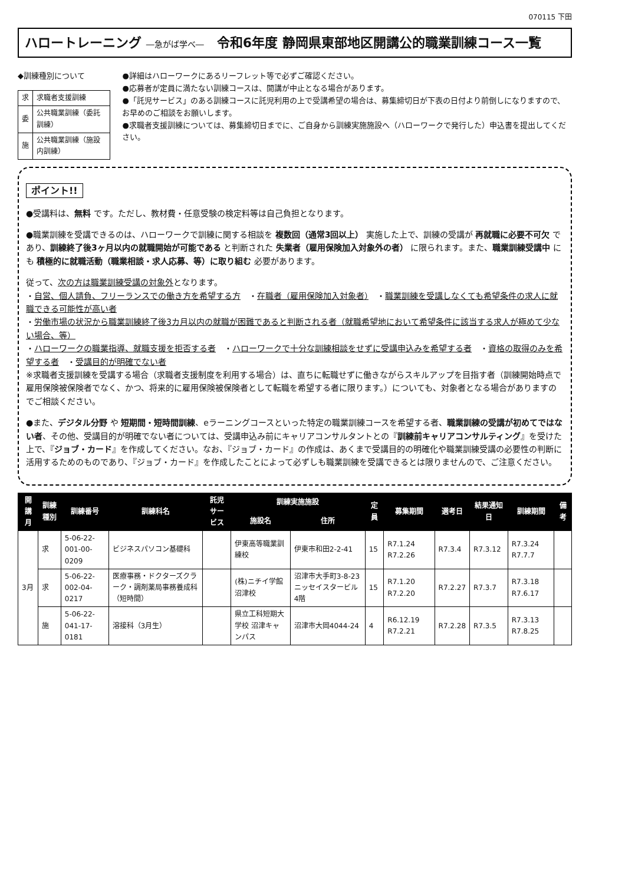070115 下田
ハロートレーニング ―急がば学べ―　令和6年度 静岡県東部地区開講公的職業訓練コース一覧
◆訓練種別について
| 求 | 求職者支援訓練 |
| 委 | 公共職業訓練（委託訓練） |
| 施 | 公共職業訓練（施設内訓練） |
●詳細はハローワークにあるリーフレット等で必ずご確認ください。
●応募者が定員に満たない訓練コースは、開講が中止となる場合があります。
●「託児サービス」のある訓練コースに託児利用の上で受講希望の場合は、募集締切日が下表の日付より前倒しになりますので、お早めのご相談をお願いします。
●求職者支援訓練については、募集締切日までに、ご自身から訓練実施施設へ（ハローワークで発行した）申込書を提出してください。
ポイント!!
●受講料は、無料 です。ただし、教材費・任意受験の検定料等は自己負担となります。
●職業訓練を受講できるのは、ハローワークで訓練に関する相談を 複数回（通常3回以上） 実施した上で、訓練の受講が 再就職に必要不可欠 であり、訓練終了後3ヶ月以内の就職開始が可能である と判断された 失業者（雇用保険加入対象外の者） に限られます。また、職業訓練受講中 にも 積極的に就職活動（職業相談・求人応募、等）に取り組む 必要があります。
従って、次の方は職業訓練受講の対象外となります。
・自営、個人請負、フリーランスでの働き方を希望する方　・在職者（雇用保険加入対象者）　・職業訓練を受講しなくても希望条件の求人に就職できる可能性が高い者
・労働市場の状況から職業訓練終了後3カ月以内の就職が困難であると判断される者（就職希望地において希望条件に該当する求人が極めて少ない場合、等）
・ハローワークの職業指導、就職支援を拒否する者　・ハローワークで十分な訓練相談をせずに受講申込みを希望する者　・資格の取得のみを希望する者　・受講目的が明確でない者
※求職者支援訓練を受講する場合（求職者支援制度を利用する場合）は、直ちに転職せずに働きながらスキルアップを目指す者（訓練開始時点で雇用保険被保険者でなく、かつ、将来的に雇用保険被保険者として転職を希望する者に限ります。）についても、対象者となる場合がありますのでご相談ください。
●また、デジタル分野 や 短期間・短時間訓練、eラーニングコースといった特定の職業訓練コースを希望する者、職業訓練の受講が初めてではない者、その他、受講目的が明確でない者については、受講申込み前にキャリアコンサルタントとの『訓練前キャリアコンサルティング』を受けた上で、『ジョブ・カード』を作成してください。なお、『ジョブ・カード』の作成は、あくまで受講目的の明確化や職業訓練受講の必要性の判断に活用するためのものであり、『ジョブ・カード』を作成したことによって必ずしも職業訓練を受講できるとは限りませんので、ご注意ください。
| 開講月 | 訓練種別 | 訓練番号 | 訓練科名 | 託児サービス | 訓練実施施設 | | 定員 | 募集期間 | 選考日 | 結果通知日 | 訓練期間 | 備考 |
| --- | --- | --- | --- | --- | --- | --- | --- | --- | --- | --- | --- | --- |
| | | | | | 施設名 | 住所 | | | | | | |
| 3月 | 求 | 5-06-22-001-00-0209 | ビジネスパソコン基礎科 | | 伊東高等職業訓練校 | 伊東市和田2-2-41 | 15 | R7.1.24 R7.2.26 | R7.3.4 | R7.3.12 | R7.3.24 R7.7.7 | |
| | 求 | 5-06-22-002-04-0217 | 医療事務・ドクターズクラーク・調剤薬局事務養成科（短時間） | | (株)ニチイ学館沼津校 | 沼津市大手町3-8-23 ニッセイスタービル4階 | 15 | R7.1.20 R7.2.20 | R7.2.27 | R7.3.7 | R7.3.18 R7.6.17 | |
| | 施 | 5-06-22-041-17-0181 | 溶接科（3月生） | | 県立工科短期大学校 沼津キャンパス | 沼津市大岡4044-24 | 4 | R6.12.19 R7.2.21 | R7.2.28 | R7.3.5 | R7.3.13 R7.8.25 | |